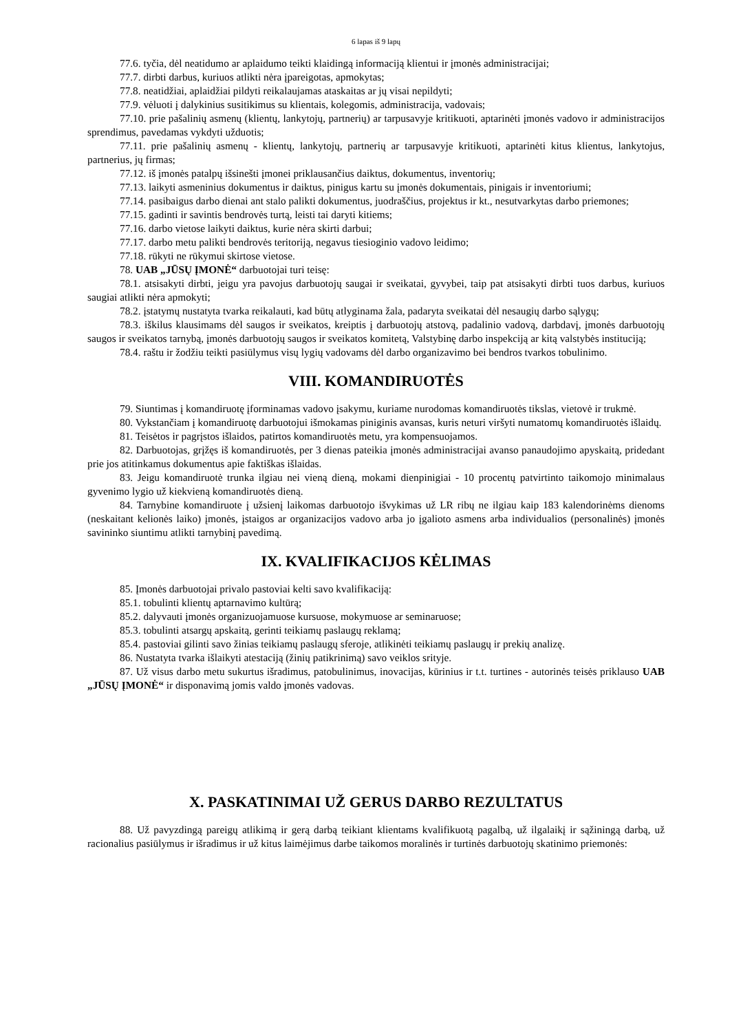6 lapas iš 9 lapų
77.6. tyčia, dėl neatidumo ar aplaidumo teikti klaidingą informaciją klientui ir įmonės administracijai;
77.7. dirbti darbus, kuriuos atlikti nėra įpareigotas, apmokytas;
77.8. neatidžiai, aplaidžiai pildyti reikalaujamas ataskaitas ar jų visai nepildyti;
77.9. vėluoti į dalykinius susitikimus su klientais, kolegomis, administracija, vadovais;
77.10. prie pašalinių asmenų (klientų, lankytojų, partnerių) ar tarpusavyje kritikuoti, aptarinėti įmonės vadovo ir administracijos sprendimus, pavedamas vykdyti užduotis;
77.11. prie pašalinių asmenų - klientų, lankytojų, partnerių ar tarpusavyje kritikuoti, aptarinėti kitus klientus, lankytojus, partnerius, jų firmas;
77.12. iš įmonės patalpų išsinešti įmonei priklausančius daiktus, dokumentus, inventorių;
77.13. laikyti asmeninius dokumentus ir daiktus, pinigus kartu su įmonės dokumentais, pinigais ir inventoriumi;
77.14. pasibaigus darbo dienai ant stalo palikti dokumentus, juodraščius, projektus ir kt., nesutvarkytas darbo priemones;
77.15. gadinti ir savintis bendrovės turtą, leisti tai daryti kitiems;
77.16. darbo vietose laikyti daiktus, kurie nėra skirti darbui;
77.17. darbo metu palikti bendrovės teritoriją, negavus tiesioginio vadovo leidimo;
77.18. rūkyti ne rūkymui skirtose vietose.
78. UAB „JŪSŲ ĮMONĖ“ darbuotojai turi teisę:
78.1. atsisakyti dirbti, jeigu yra pavojus darbuotojų saugai ir sveikatai, gyvybei, taip pat atsisakyti dirbti tuos darbus, kuriuos saugiai atlikti nėra apmokyti;
78.2. įstatymų nustatyta tvarka reikalauti, kad būtų atlyginama žala, padaryta sveikatai dėl nesaugių darbo sąlygų;
78.3. iškilus klausimams dėl saugos ir sveikatos, kreiptis į darbuotojų atstovą, padalinio vadovą, darbdavį, įmonės darbuotojų saugos ir sveikatos tarnybą, įmonės darbuotojų saugos ir sveikatos komitetą, Valstybinę darbo inspekciją ar kitą valstybės instituciją;
78.4. raštu ir žodžiu teikti pasiūlymus visų lygių vadovams dėl darbo organizavimo bei bendros tvarkos tobulinimo.
VIII. KOMANDIRUOTĖS
79. Siuntimas į komandiruotę įforminamas vadovo įsakymu, kuriame nurodomas komandiruotės tikslas, vietovė ir trukmė.
80. Vykstančiam į komandiruotę darbuotojui išmokamas piniginis avansas, kuris neturi viršyti numatomų komandiruotės išlaidų.
81. Teisėtos ir pagrįstos išlaidos, patirtos komandiruotės metu, yra kompensuojamos.
82. Darbuotojas, grįžęs iš komandiruotės, per 3 dienas pateikia įmonės administracijai avanso panaudojimo apyskaitą, pridedant prie jos atitinkamus dokumentus apie faktiškas išlaidas.
83. Jeigu komandiruotė trunka ilgiau nei vieną dieną, mokami dienpinigiai - 10 procentų patvirtinto taikomojo minimalaus gyvenimo lygio už kiekvieną komandiruotės dieną.
84. Tarnybine komandiruote į užsienį laikomas darbuotojo išvykimas už LR ribų ne ilgiau kaip 183 kalendorinėms dienoms (neskaitant kelionės laiko) įmonės, įstaigos ar organizacijos vadovo arba jo įgalioto asmens arba individualios (personalinės) įmonės savininko siuntimu atlikti tarnybinį pavedimą.
IX. KVALIFIKACIJOS KĖLIMAS
85. Įmonės darbuotojai privalo pastoviai kelti savo kvalifikaciją:
85.1. tobulinti klientų aptarnavimo kultūrą;
85.2. dalyvauti įmonės organizuojamuose kursuose, mokymuose ar seminaruose;
85.3. tobulinti atsargų apskaitą, gerinti teikiamų paslaugų reklamą;
85.4. pastoviai gilinti savo žinias teikiamų paslaugų sferoje, atlikinėti teikiamų paslaugų ir prekių analizę.
86. Nustatyta tvarka išlaikyti atestaciją (žinių patikrinimą) savo veiklos srityje.
87. Už visus darbo metu sukurtus išradimus, patobulinimus, inovacijas, kūrinius ir t.t. turtines - autorinės teisės priklauso UAB „JŪSŲ ĮMONĖ“ ir disponavimą jomis valdo įmonės vadovas.
X. PASKATINIMAI UŽ GERUS DARBO REZULTATUS
88. Už pavyzdingą pareigų atlikimą ir gerą darbą teikiant klientams kvalifikuotą pagalbą, už ilgalaikį ir sąžiningą darbą, už racionalius pasiūlymus ir išradimus ir už kitus laimėjimus darbe taikomos moralinės ir turtinės darbuotojų skatinimo priemonės: